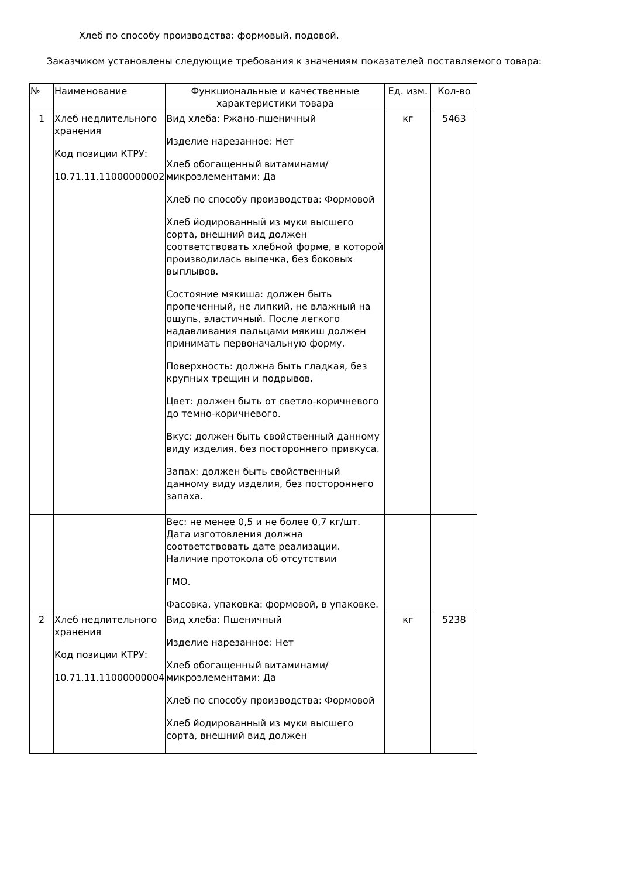Хлеб по способу производства: формовый, подовой.
Заказчиком установлены следующие требования к значениям показателей поставляемого товара:
| № | Наименование | Функциональные и качественные характеристики товара | Ед. изм. | Кол-во |
| --- | --- | --- | --- | --- |
| 1 | Хлеб недлительного хранения Код позиции КТРУ: 10.71.11.11000000002 | Вид хлеба: Ржано-пшеничный Изделие нарезанное: Нет Хлеб обогащенный витаминами/микроэлементами: Да Хлеб по способу производства: Формовой Хлеб йодированный из муки высшего сорта, внешний вид должен соответствовать хлебной форме, в которой производилась выпечка, без боковых выплывов. Состояние мякиша: должен быть пропеченный, не липкий, не влажный на ощупь, эластичный. После легкого надавливания пальцами мякиш должен принимать первоначальную форму. Поверхность: должна быть гладкая, без крупных трещин и подрывов. Цвет: должен быть от светло-коричневого до темно-коричневого. Вкус: должен быть свойственный данному виду изделия, без постороннего привкуса. Запах: должен быть свойственный данному виду изделия, без постороннего запаха. | кг | 5463 |
| | | Вес: не менее 0,5 и не более 0,7 кг/шт. Дата изготовления должна соответствовать дате реализации. Наличие протокола об отсутствии ГМО. Фасовка, упаковка: формовой, в упаковке. | | |
| 2 | Хлеб недлительного хранения Код позиции КТРУ: 10.71.11.11000000004 | Вид хлеба: Пшеничный Изделие нарезанное: Нет Хлеб обогащенный витаминами/микроэлементами: Да Хлеб по способу производства: Формовой Хлеб йодированный из муки высшего сорта, внешний вид должен | кг | 5238 |